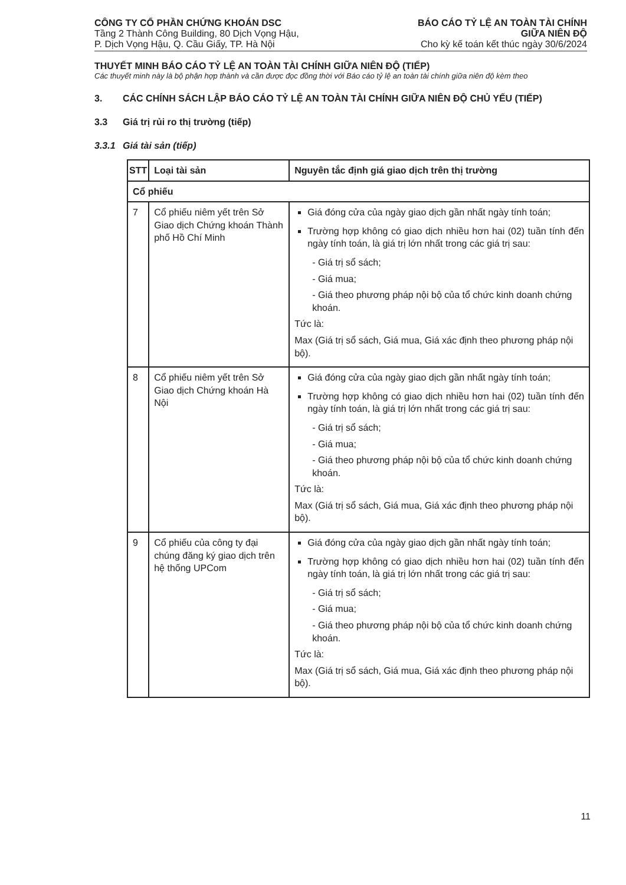CÔNG TY CỔ PHẦN CHỨNG KHOÁN DSC
Tầng 2 Thành Công Building, 80 Dịch Vọng Hậu,
P. Dịch Vọng Hậu, Q. Cầu Giấy, TP. Hà Nội
BÁO CÁO TỶ LỆ AN TOÀN TÀI CHÍNH
GIỮA NIÊN ĐỘ
Cho kỳ kế toán kết thúc ngày 30/6/2024
THUYẾT MINH BÁO CÁO TỶ LỆ AN TOÀN TÀI CHÍNH GIỮA NIÊN ĐỘ (TIẾP)
Các thuyết minh này là bộ phận hợp thành và cần được đọc đồng thời với Báo cáo tỷ lệ an toàn tài chính giữa niên độ kèm theo
3. CÁC CHÍNH SÁCH LẬP BÁO CÁO TỶ LỆ AN TOÀN TÀI CHÍNH GIỮA NIÊN ĐỘ CHỦ YẾU (TIẾP)
3.3 Giá trị rủi ro thị trường (tiếp)
3.3.1 Giá tài sản (tiếp)
| STT | Loại tài sản | Nguyên tắc định giá giao dịch trên thị trường |
| --- | --- | --- |
| Cổ phiếu | | |
| 7 | Cổ phiếu niêm yết trên Sở Giao dịch Chứng khoán Thành phố Hồ Chí Minh | Giá đóng cửa của ngày giao dịch gần nhất ngày tính toán; Trường hợp không có giao dịch nhiều hơn hai (02) tuần tính đến ngày tính toán, là giá trị lớn nhất trong các giá trị sau: - Giá trị sổ sách; - Giá mua; - Giá theo phương pháp nội bộ của tổ chức kinh doanh chứng khoán. Tức là: Max (Giá trị sổ sách, Giá mua, Giá xác định theo phương pháp nội bộ). |
| 8 | Cổ phiếu niêm yết trên Sở Giao dịch Chứng khoán Hà Nội | Giá đóng cửa của ngày giao dịch gần nhất ngày tính toán; Trường hợp không có giao dịch nhiều hơn hai (02) tuần tính đến ngày tính toán, là giá trị lớn nhất trong các giá trị sau: - Giá trị sổ sách; - Giá mua; - Giá theo phương pháp nội bộ của tổ chức kinh doanh chứng khoán. Tức là: Max (Giá trị sổ sách, Giá mua, Giá xác định theo phương pháp nội bộ). |
| 9 | Cổ phiếu của công ty đại chúng đăng ký giao dịch trên hệ thống UPCom | Giá đóng cửa của ngày giao dịch gần nhất ngày tính toán; Trường hợp không có giao dịch nhiều hơn hai (02) tuần tính đến ngày tính toán, là giá trị lớn nhất trong các giá trị sau: - Giá trị sổ sách; - Giá mua; - Giá theo phương pháp nội bộ của tổ chức kinh doanh chứng khoán. Tức là: Max (Giá trị sổ sách, Giá mua, Giá xác định theo phương pháp nội bộ). |
11